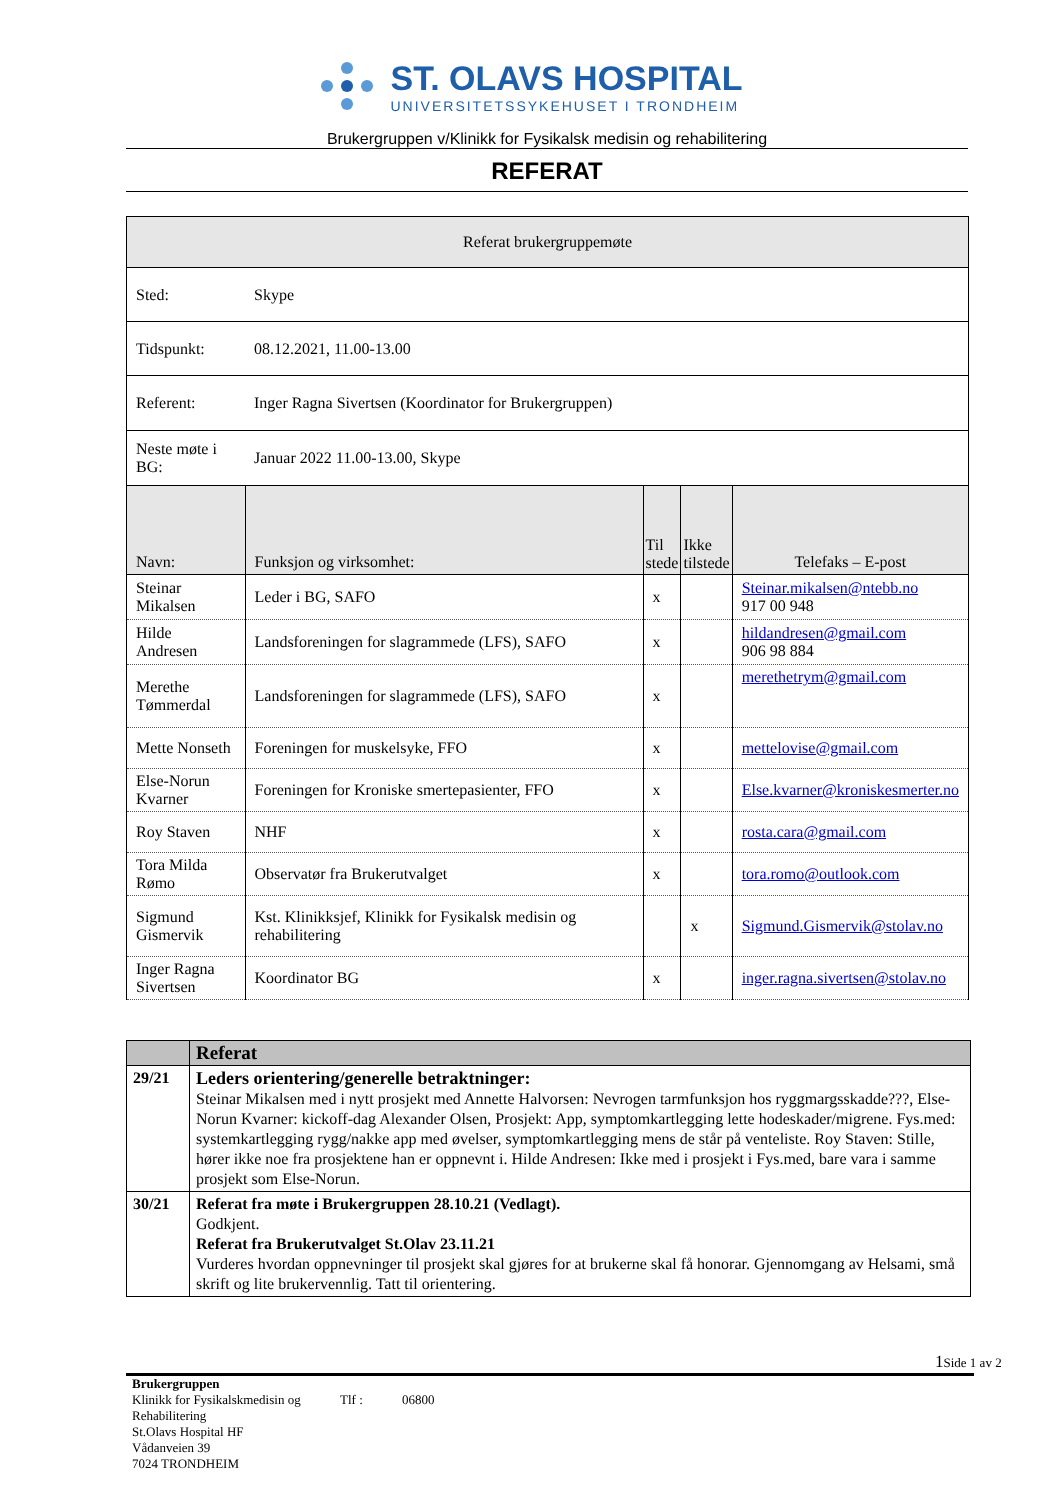ST. OLAVS HOSPITAL
UNIVERSITETSSYKEHUSET I TRONDHEIM
Brukergruppen v/Klinikk for Fysikalsk medisin og rehabilitering
REFERAT
| Referat brukergruppemøte | | | | |
| Sted: | Skype | | | |
| Tidspunkt: | 08.12.2021, 11.00-13.00 | | | |
| Referent: | Inger Ragna Sivertsen (Koordinator for Brukergruppen) | | | |
| Neste møte i BG: | Januar 2022 11.00-13.00, Skype | | | |
| Navn: | Funksjon og virksomhet: | Til stede | Ikke tilstede | Telefaks – E-post |
| Steinar Mikalsen | Leder i BG, SAFO | x | | Steinar.mikalsen@ntebb.no 917 00 948 |
| Hilde Andresen | Landsforeningen for slagrammede (LFS), SAFO | x | | hildandresen@gmail.com 906 98 884 |
| Merethe Tømmerdal | Landsforeningen for slagrammede (LFS), SAFO | x | | merethetrym@gmail.com |
| Mette Nonseth | Foreningen for muskelsyke, FFO | x | | mettelovise@gmail.com |
| Else-Norun Kvarner | Foreningen for Kroniske smertepasienter, FFO | x | | Else.kvarner@kroniskesmerter.no |
| Roy Staven | NHF | x | | rosta.cara@gmail.com |
| Tora Milda Rømo | Observatør fra Brukerutvalget | x | | tora.romo@outlook.com |
| Sigmund Gismervik | Kst. Klinikksjef, Klinikk for Fysikalsk medisin og rehabilitering | | x | Sigmund.Gismervik@stolav.no |
| Inger Ragna Sivertsen | Koordinator BG | x | | inger.ragna.sivertsen@stolav.no |
| | Referat |
| 29/21 | Leders orientering/generelle betraktninger: Steinar Mikalsen med i nytt prosjekt med Annette Halvorsen: Nevrogen tarmfunksjon hos ryggmargsskadde???, Else-Norun Kvarner: kickoff-dag Alexander Olsen, Prosjekt: App, symptomkartlegging lette hodeskader/migrene. Fys.med: systemkartlegging rygg/nakke app med øvelser, symptomkartlegging mens de står på venteliste. Roy Staven: Stille, hører ikke noe fra prosjektene han er oppnevnt i. Hilde Andresen: Ikke med i prosjekt i Fys.med, bare vara i samme prosjekt som Else-Norun. |
| 30/21 | Referat fra møte i Brukergruppen 28.10.21 (Vedlagt). Godkjent. Referat fra Brukerutvalget St.Olav 23.11.21 Vurderes hvordan oppnevninger til prosjekt skal gjøres for at brukerne skal få honorar. Gjennomgang av Helsami, små skrift og lite brukervennlig. Tatt til orientering. |
1 Side 1 av 2
Brukergruppen
Klinikk for Fysikalskmedisin og Rehabilitering
Tlf : 06800
St.Olavs Hospital HF
Vådanveien 39
7024 TRONDHEIM